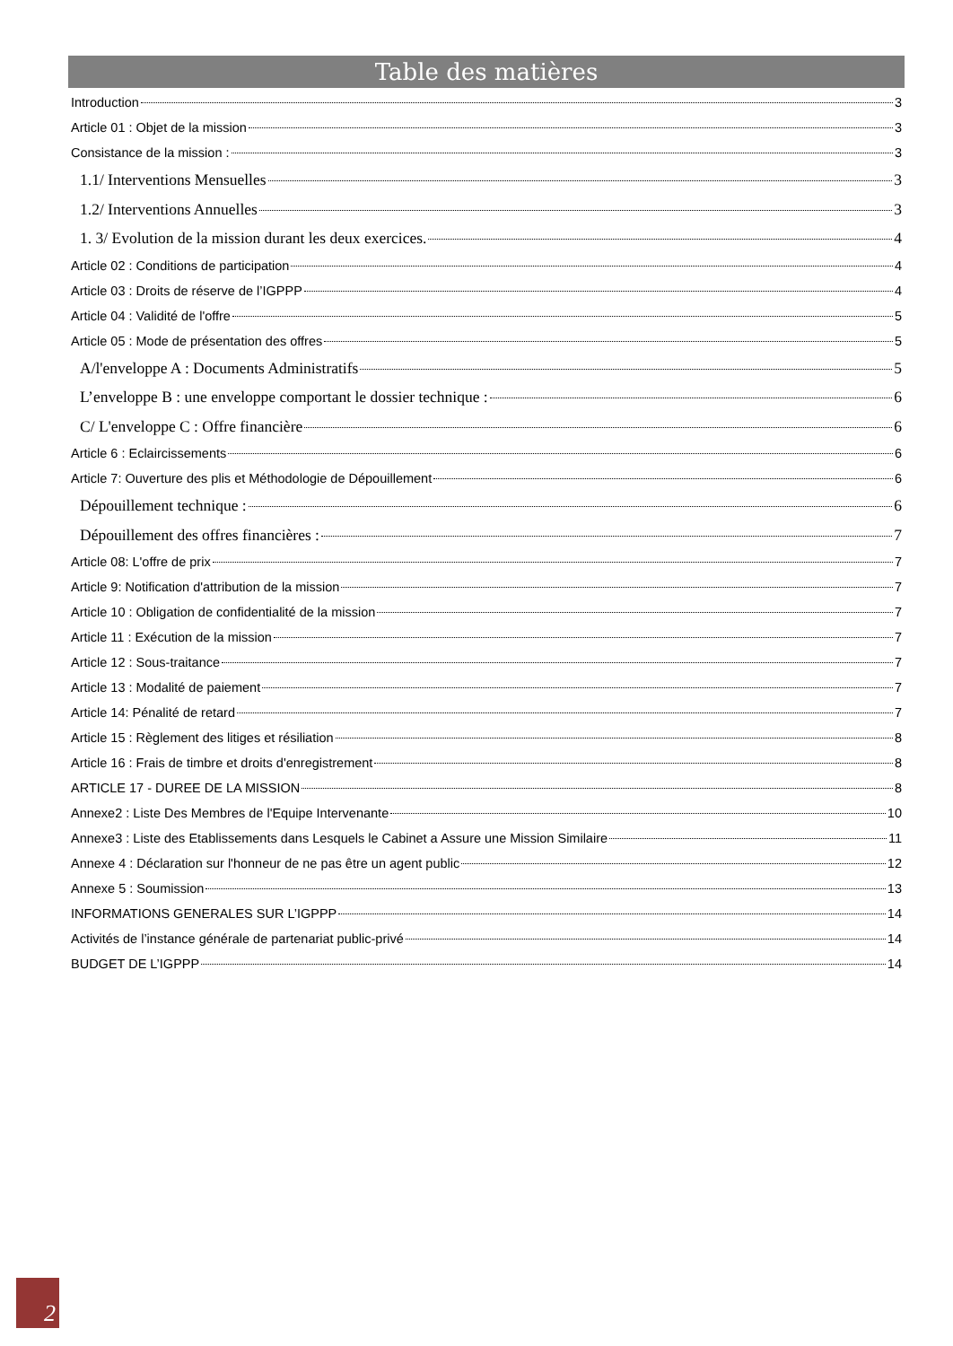Table des matières
Introduction 3
Article 01 : Objet de la mission 3
Consistance de la mission : 3
1.1/ Interventions Mensuelles 3
1.2/ Interventions Annuelles 3
1. 3/ Evolution de la mission durant les deux exercices. 4
Article 02 : Conditions de participation 4
Article 03 : Droits de réserve de l’IGPPP 4
Article 04 : Validité de l'offre 5
Article 05 : Mode de présentation des offres 5
A/l'enveloppe A : Documents Administratifs 5
L’enveloppe B : une enveloppe comportant le dossier technique : 6
C/ L'enveloppe C : Offre financière 6
Article 6 : Eclaircissements 6
Article 7: Ouverture des plis et Méthodologie de Dépouillement 6
Dépouillement technique : 6
Dépouillement des offres financières : 7
Article 08: L'offre de prix 7
Article 9: Notification d'attribution de la mission 7
Article 10 : Obligation de confidentialité de la mission 7
Article 11 : Exécution de la mission 7
Article 12 : Sous-traitance 7
Article 13 : Modalité de paiement 7
Article 14: Pénalité de retard 7
Article 15 : Règlement des litiges et résiliation 8
Article 16 : Frais de timbre et droits d'enregistrement 8
ARTICLE 17 - DUREE DE LA MISSION 8
Annexe2 : Liste Des Membres de l'Equipe Intervenante 10
Annexe3 : Liste des Etablissements dans Lesquels le Cabinet a Assure une Mission Similaire 11
Annexe 4 : Déclaration sur l'honneur de ne pas être un agent public 12
Annexe 5 : Soumission 13
INFORMATIONS GENERALES SUR L’IGPPP 14
Activités de l’instance générale de partenariat public-privé 14
BUDGET DE L’IGPPP 14
2